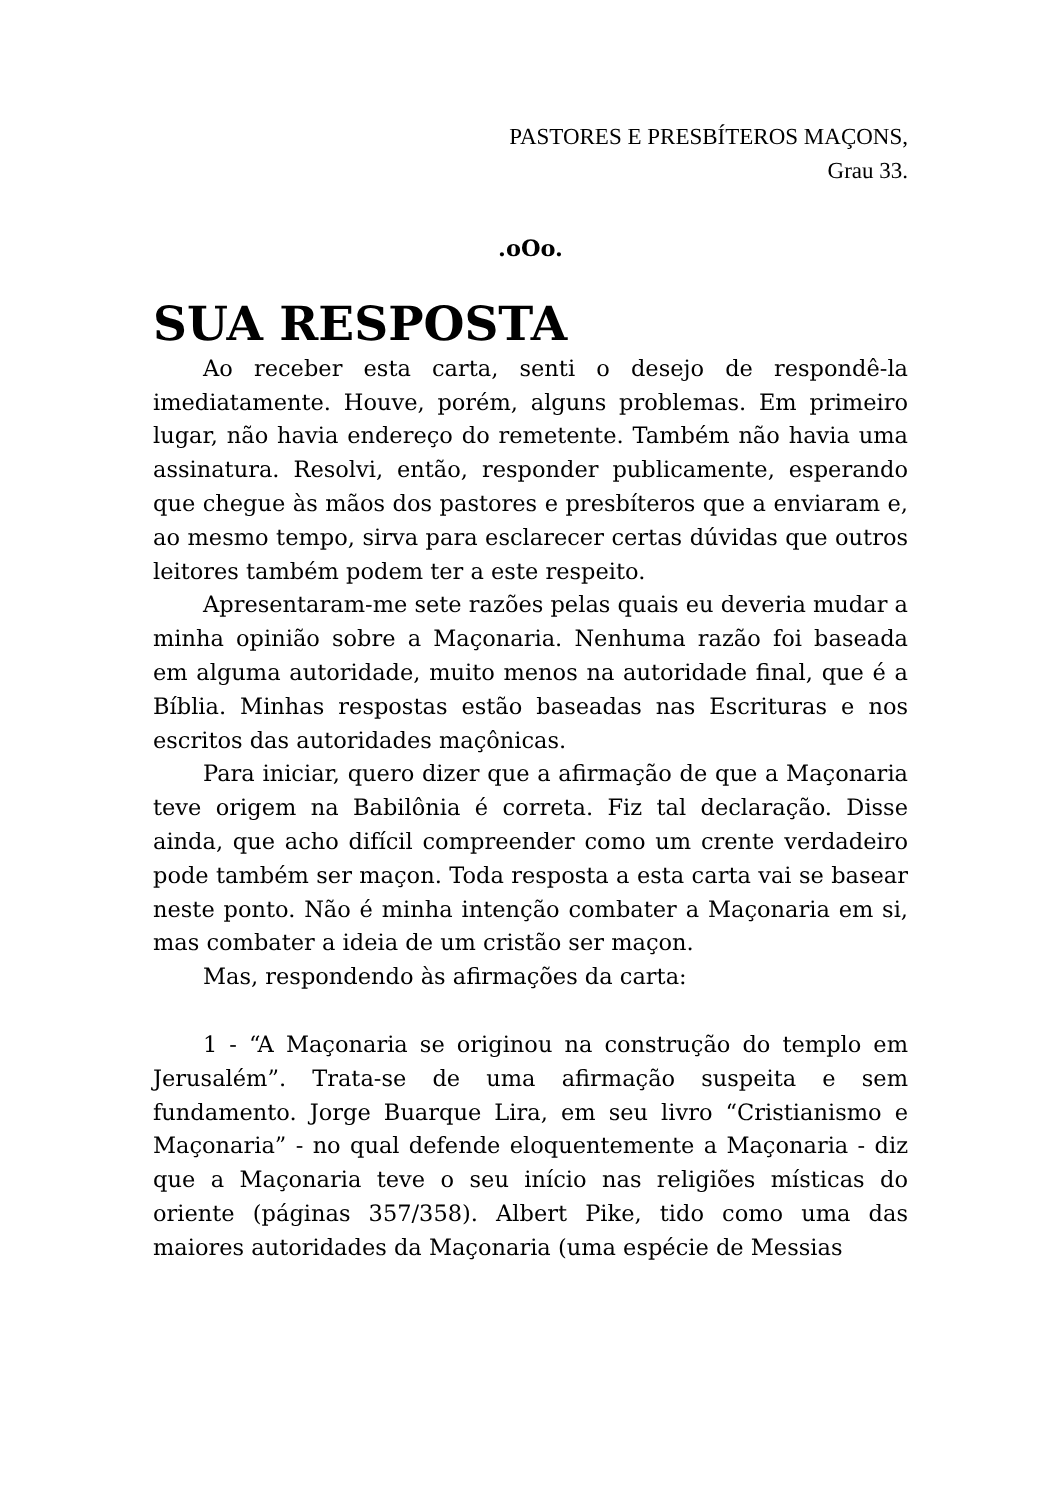PASTORES E PRESBÍTEROS MAÇONS,
Grau 33.
.oOo.
SUA RESPOSTA
Ao receber esta carta, senti o desejo de respondê-la imediatamente. Houve, porém, alguns problemas. Em primeiro lugar, não havia endereço do remetente. Também não havia uma assinatura. Resolvi, então, responder publicamente, esperando que chegue às mãos dos pastores e presbíteros que a enviaram e, ao mesmo tempo, sirva para esclarecer certas dúvidas que outros leitores também podem ter a este respeito.
Apresentaram-me sete razões pelas quais eu deveria mudar a minha opinião sobre a Maçonaria. Nenhuma razão foi baseada em alguma autoridade, muito menos na autoridade final, que é a Bíblia. Minhas respostas estão baseadas nas Escrituras e nos escritos das autoridades maçônicas.
Para iniciar, quero dizer que a afirmação de que a Maçonaria teve origem na Babilônia é correta. Fiz tal declaração. Disse ainda, que acho difícil compreender como um crente verdadeiro pode também ser maçon. Toda resposta a esta carta vai se basear neste ponto. Não é minha intenção combater a Maçonaria em si, mas combater a ideia de um cristão ser maçon.
Mas, respondendo às afirmações da carta:
1 - “A Maçonaria se originou na construção do templo em Jerusalém”. Trata-se de uma afirmação suspeita e sem fundamento. Jorge Buarque Lira, em seu livro “Cristianismo e Maçonaria” - no qual defende eloquentemente a Maçonaria - diz que a Maçonaria teve o seu início nas religiões místicas do oriente (páginas 357/358). Albert Pike, tido como uma das maiores autoridades da Maçonaria (uma espécie de Messias